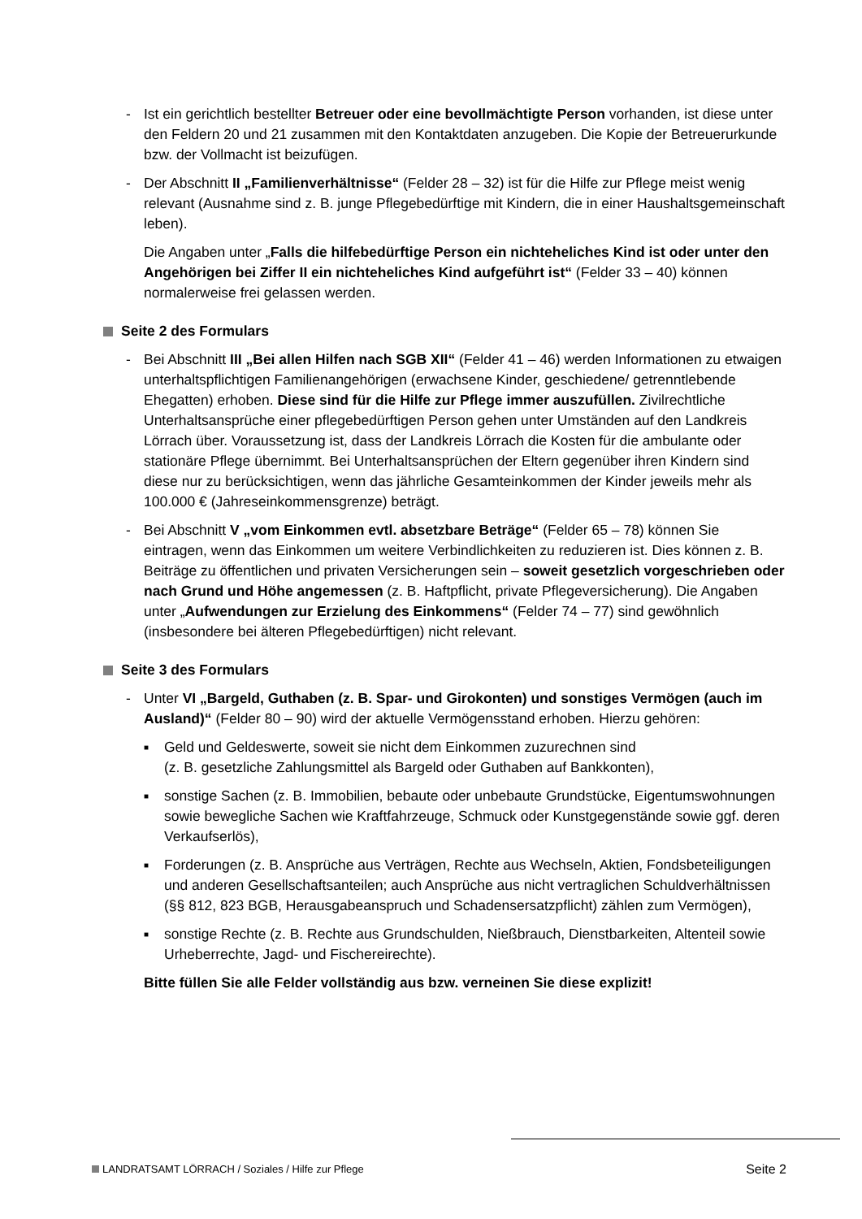- Ist ein gerichtlich bestellter Betreuer oder eine bevollmächtigte Person vorhanden, ist diese unter den Feldern 20 und 21 zusammen mit den Kontaktdaten anzugeben. Die Kopie der Betreuerurkunde bzw. der Vollmacht ist beizufügen.
- Der Abschnitt II „Familienverhältnisse“ (Felder 28 – 32) ist für die Hilfe zur Pflege meist wenig relevant (Ausnahme sind z. B. junge Pflegebedürftige mit Kindern, die in einer Haushaltsgemeinschaft leben).
Die Angaben unter „Falls die hilfebedürftige Person ein nichteheliches Kind ist oder unter den Angehörigen bei Ziffer II ein nichteheliches Kind aufgeführt ist“ (Felder 33 – 40) können normalerweise frei gelassen werden.
Seite 2 des Formulars
- Bei Abschnitt III „Bei allen Hilfen nach SGB XII“ (Felder 41 – 46) werden Informationen zu etwaigen unterhaltspflichtigen Familienangehörigen (erwachsene Kinder, geschiedene/ getrenntlebende Ehegatten) erhoben. Diese sind für die Hilfe zur Pflege immer auszufüllen. Zivilrechtliche Unterhaltsansprüche einer pflegebedürftigen Person gehen unter Umständen auf den Landkreis Lörrach über. Voraussetzung ist, dass der Landkreis Lörrach die Kosten für die ambulante oder stationäre Pflege übernimmt. Bei Unterhaltsansprüchen der Eltern gegenüber ihren Kindern sind diese nur zu berücksichtigen, wenn das jährliche Gesamteinkommen der Kinder jeweils mehr als 100.000 € (Jahreseinkommensgrenze) beträgt.
- Bei Abschnitt V „vom Einkommen evtl. absetzbare Beträge“ (Felder 65 – 78) können Sie eintragen, wenn das Einkommen um weitere Verbindlichkeiten zu reduzieren ist. Dies können z. B. Beiträge zu öffentlichen und privaten Versicherungen sein – soweit gesetzlich vorgeschrieben oder nach Grund und Höhe angemessen (z. B. Haftpflicht, private Pflegeversicherung). Die Angaben unter „Aufwendungen zur Erzielung des Einkommens“ (Felder 74 – 77) sind gewöhnlich (insbesondere bei älteren Pflegebedürftigen) nicht relevant.
Seite 3 des Formulars
- Unter VI „Bargeld, Guthaben (z. B. Spar- und Girokonten) und sonstiges Vermögen (auch im Ausland)“ (Felder 80 – 90) wird der aktuelle Vermögensstand erhoben. Hierzu gehören:
■ Geld und Geldeswerte, soweit sie nicht dem Einkommen zuzurechnen sind
(z. B. gesetzliche Zahlungsmittel als Bargeld oder Guthaben auf Bankkonten),
■ sonstige Sachen (z. B. Immobilien, bebaute oder unbebaute Grundstücke, Eigentumswohnungen sowie bewegliche Sachen wie Kraftfahrzeuge, Schmuck oder Kunstgegenstände sowie ggf. deren Verkaufserlös),
■ Forderungen (z. B. Ansprüche aus Verträgen, Rechte aus Wechseln, Aktien, Fondsbeteiligungen und anderen Gesellschaftsanteilen; auch Ansprüche aus nicht vertraglichen Schuldverhältnissen (§§ 812, 823 BGB, Herausgabeanspruch und Schadensersatzpflicht) zählen zum Vermögen),
■ sonstige Rechte (z. B. Rechte aus Grundschulden, Nießbrauch, Dienstbarkeiten, Altenteil sowie Urheberrechte, Jagd- und Fischereirechte).
Bitte füllen Sie alle Felder vollständig aus bzw. verneinen Sie diese explizit!
LANDRATSAMT LÖRRACH / Soziales / Hilfe zur Pflege Seite 2